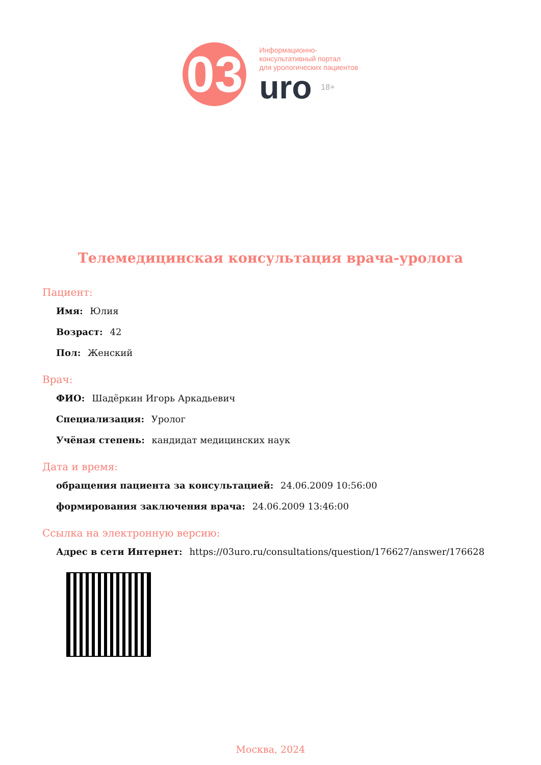03
Информационно-
консультативный портал
для урологических пациентов
uro 18+
Телемедицинская консультация врача-уролога
Пациент:
Имя: Юлия
Возраст: 42
Пол: Женский
Врач:
ФИО: Шадёркин Игорь Аркадьевич
Специализация: Уролог
Учёная степень: кандидат медицинских наук
Дата и время:
обращения пациента за консультацией: 24.06.2009 10:56:00
формирования заключения врача: 24.06.2009 13:46:00
Ссылка на электронную версию:
Адрес в сети Интернет: https://03uro.ru/consultations/question/176627/answer/176628
Москва, 2024